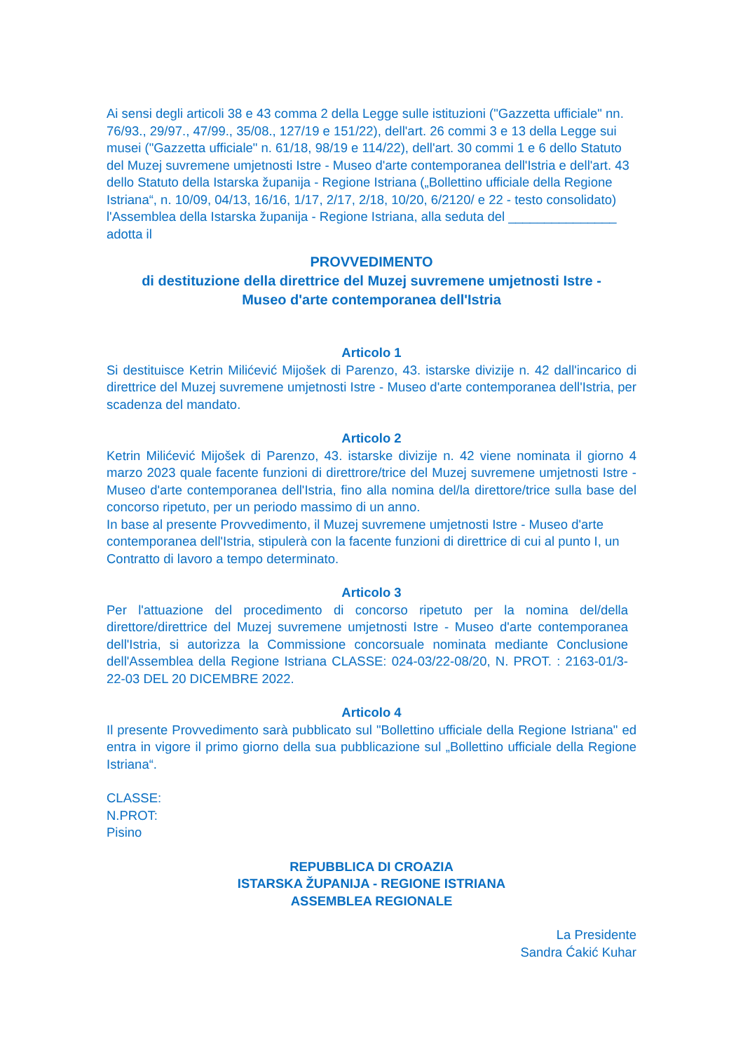Ai sensi degli articoli 38 e 43 comma 2 della Legge sulle istituzioni ("Gazzetta ufficiale" nn. 76/93., 29/97., 47/99., 35/08., 127/19 e 151/22), dell'art. 26 commi 3 e 13 della Legge sui musei ("Gazzetta ufficiale" n. 61/18, 98/19 e 114/22), dell'art. 30 commi 1 e 6 dello Statuto del Muzej suvremene umjetnosti Istre - Museo d'arte contemporanea dell'Istria e dell'art. 43 dello Statuto della Istarska županija - Regione Istriana („Bollettino ufficiale della Regione Istriana“, n. 10/09, 04/13, 16/16, 1/17, 2/17, 2/18, 10/20, 6/2120/ e 22 - testo consolidato) l'Assemblea della Istarska županija - Regione Istriana, alla seduta del _______________ adotta il
PROVVEDIMENTO
di destituzione della direttrice del Muzej suvremene umjetnosti Istre -
Museo d'arte contemporanea dell'Istria
Articolo 1
Si destituisce Ketrin Milićević Mijošek di Parenzo, 43. istarske divizije n. 42 dall'incarico di direttrice del Muzej suvremene umjetnosti Istre - Museo d'arte contemporanea dell'Istria, per scadenza del mandato.
Articolo 2
Ketrin Milićević Mijošek di Parenzo, 43. istarske divizije n. 42 viene nominata il giorno 4 marzo 2023 quale facente funzioni di direttrore/trice del Muzej suvremene umjetnosti Istre - Museo d'arte contemporanea dell'Istria, fino alla nomina del/la direttore/trice sulla base del concorso ripetuto, per un periodo massimo di un anno.
In base al presente Provvedimento, il Muzej suvremene umjetnosti Istre - Museo d'arte contemporanea dell'Istria, stipulerà con la facente funzioni di direttrice di cui al punto I, un Contratto di lavoro a tempo determinato.
Articolo 3
Per l'attuazione del procedimento di concorso ripetuto per la nomina del/della direttore/direttrice del Muzej suvremene umjetnosti Istre - Museo d'arte contemporanea dell'Istria, si autorizza la Commissione concorsuale nominata mediante Conclusione dell'Assemblea della Regione Istriana CLASSE: 024-03/22-08/20, N. PROT. : 2163-01/3-22-03 DEL 20 DICEMBRE 2022.
Articolo 4
Il presente Provvedimento sarà pubblicato sul "Bollettino ufficiale della Regione Istriana" ed entra in vigore il primo giorno della sua pubblicazione sul „Bollettino ufficiale della Regione Istriana“.
CLASSE:
N.PROT:
Pisino
REPUBBLICA DI CROAZIA
ISTARSKA ŽUPANIJA - REGIONE ISTRIANA
ASSEMBLEA REGIONALE
La Presidente
Sandra Ćakić Kuhar